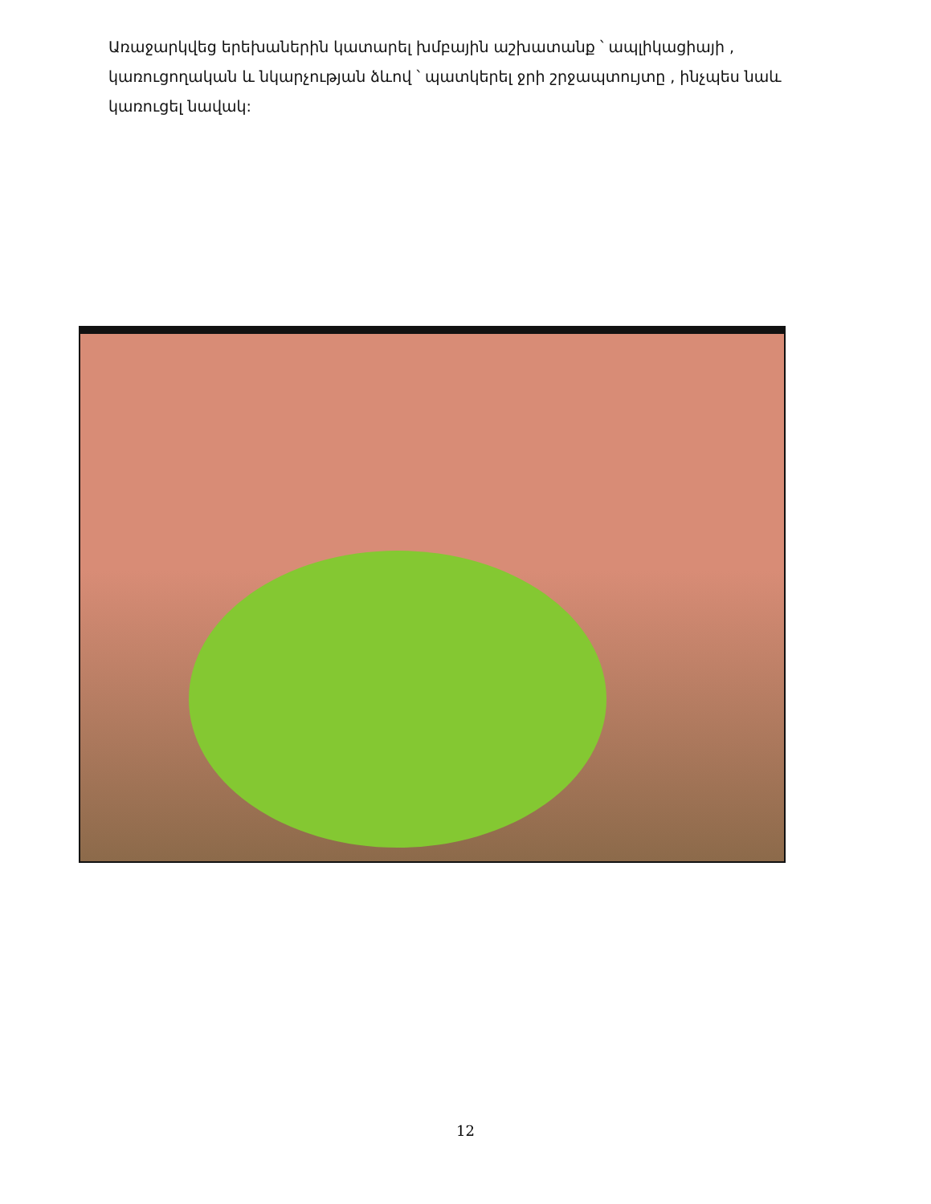Առաջարկվեց երեխաներին կատարել խմբային աշխատանք ՝ ապլիկացիայի , կառուցողական և նկարչության ձևով ՝ պատկերել ջրի շրջապտույտը , ինչպես նաև կառուցել նավակ:
12